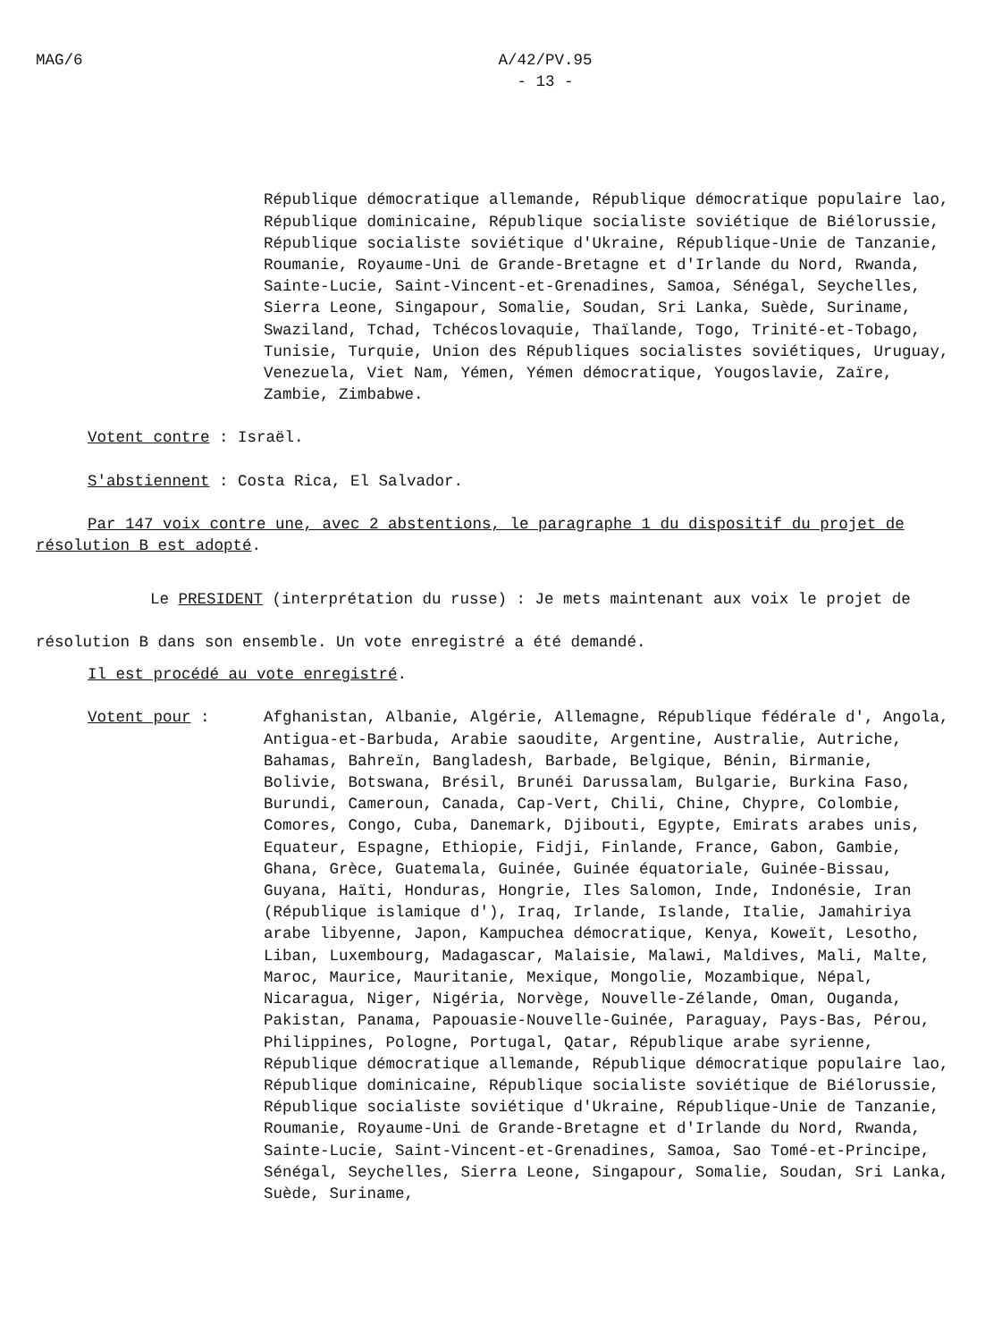MAG/6 A/42/PV.95
- 13 -
République démocratique allemande, République démocratique populaire lao, République dominicaine, République socialiste soviétique de Biélorussie, République socialiste soviétique d'Ukraine, République-Unie de Tanzanie, Roumanie, Royaume-Uni de Grande-Bretagne et d'Irlande du Nord, Rwanda, Sainte-Lucie, Saint-Vincent-et-Grenadines, Samoa, Sénégal, Seychelles, Sierra Leone, Singapour, Somalie, Soudan, Sri Lanka, Suède, Suriname, Swaziland, Tchad, Tchécoslovaquie, Thaïlande, Togo, Trinité-et-Tobago, Tunisie, Turquie, Union des Républiques socialistes soviétiques, Uruguay, Venezuela, Viet Nam, Yémen, Yémen démocratique, Yougoslavie, Zaïre, Zambie, Zimbabwe.
Votent contre : Israël.
S'abstiennent : Costa Rica, El Salvador.
Par 147 voix contre une, avec 2 abstentions, le paragraphe 1 du dispositif du projet de résolution B est adopté.
Le PRESIDENT (interprétation du russe) : Je mets maintenant aux voix le projet de résolution B dans son ensemble. Un vote enregistré a été demandé.
Il est procédé au vote enregistré.
Votent pour : Afghanistan, Albanie, Algérie, Allemagne, République fédérale d', Angola, Antigua-et-Barbuda, Arabie saoudite, Argentine, Australie, Autriche, Bahamas, Bahreïn, Bangladesh, Barbade, Belgique, Bénin, Birmanie, Bolivie, Botswana, Brésil, Brunéi Darussalam, Bulgarie, Burkina Faso, Burundi, Cameroun, Canada, Cap-Vert, Chili, Chine, Chypre, Colombie, Comores, Congo, Cuba, Danemark, Djibouti, Egypte, Emirats arabes unis, Equateur, Espagne, Ethiopie, Fidji, Finlande, France, Gabon, Gambie, Ghana, Grèce, Guatemala, Guinée, Guinée équatoriale, Guinée-Bissau, Guyana, Haïti, Honduras, Hongrie, Iles Salomon, Inde, Indonésie, Iran (République islamique d'), Iraq, Irlande, Islande, Italie, Jamahiriya arabe libyenne, Japon, Kampuchea démocratique, Kenya, Koweït, Lesotho, Liban, Luxembourg, Madagascar, Malaisie, Malawi, Maldives, Mali, Malte, Maroc, Maurice, Mauritanie, Mexique, Mongolie, Mozambique, Népal, Nicaragua, Niger, Nigéria, Norvège, Nouvelle-Zélande, Oman, Ouganda, Pakistan, Panama, Papouasie-Nouvelle-Guinée, Paraguay, Pays-Bas, Pérou, Philippines, Pologne, Portugal, Qatar, République arabe syrienne, République démocratique allemande, République démocratique populaire lao, République dominicaine, République socialiste soviétique de Biélorussie, République socialiste soviétique d'Ukraine, République-Unie de Tanzanie, Roumanie, Royaume-Uni de Grande-Bretagne et d'Irlande du Nord, Rwanda, Sainte-Lucie, Saint-Vincent-et-Grenadines, Samoa, Sao Tomé-et-Principe, Sénégal, Seychelles, Sierra Leone, Singapour, Somalie, Soudan, Sri Lanka, Suède, Suriname,